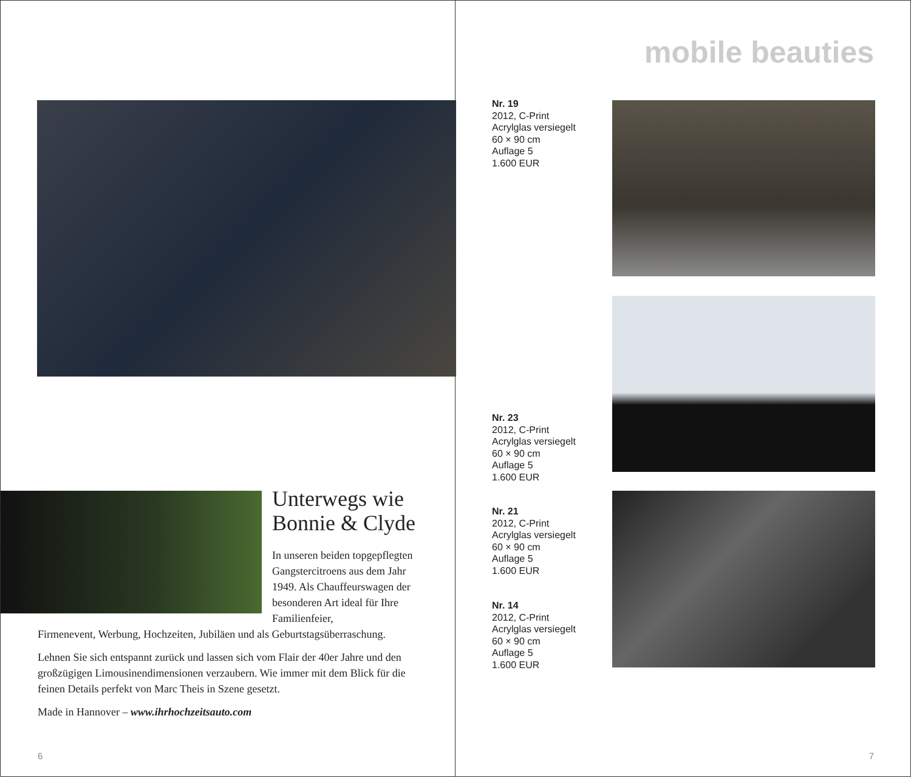Unterwegs wie
Bonnie & Clyde
In unseren beiden topgepfleg­ten Gangstercitroens aus dem Jahr 1949. Als Chauffeurs­wagen der besonderen Art ideal für Ihre Familienfeier,
Firmenevent, Werbung, Hochzeiten, Jubiläen und als Geburtstagsüberraschung.
Lehnen Sie sich entspannt zurück und lassen sich vom Flair der 40er Jahre und den großzügigen Limousinendimensionen verzaubern. Wie immer mit dem Blick für die feinen Details perfekt von Marc Theis in Szene gesetzt.
Made in Hannover – www.ihrhochzeitsauto.com
6
mobile beauties
Nr. 19
2012, C-Print
Acrylglas versiegelt
60 × 90 cm
Auflage 5
1.600 EUR
Nr. 23
2012, C-Print
Acrylglas versiegelt
60 × 90 cm
Auflage 5
1.600 EUR
Nr. 21
2012, C-Print
Acrylglas versiegelt
60 × 90 cm
Auflage 5
1.600 EUR
Nr. 14
2012, C-Print
Acrylglas versiegelt
60 × 90 cm
Auflage 5
1.600 EUR
7